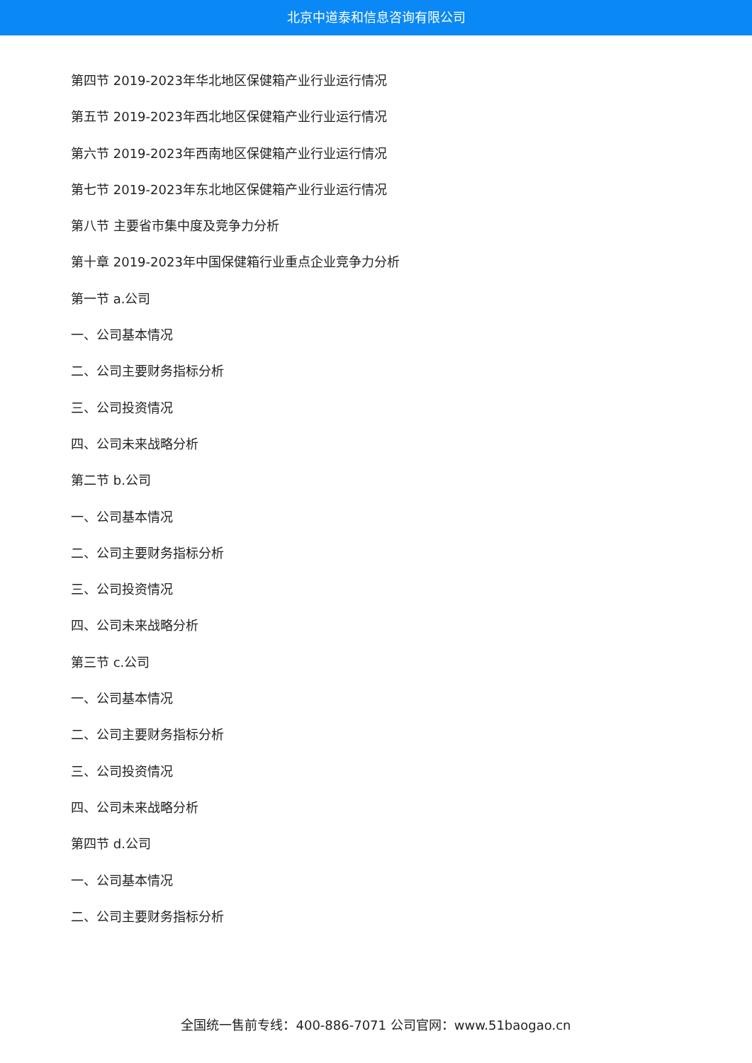北京中道泰和信息咨询有限公司
第四节 2019-2023年华北地区保健箱产业行业运行情况
第五节 2019-2023年西北地区保健箱产业行业运行情况
第六节 2019-2023年西南地区保健箱产业行业运行情况
第七节 2019-2023年东北地区保健箱产业行业运行情况
第八节 主要省市集中度及竞争力分析
第十章 2019-2023年中国保健箱行业重点企业竞争力分析
第一节 a.公司
一、公司基本情况
二、公司主要财务指标分析
三、公司投资情况
四、公司未来战略分析
第二节 b.公司
一、公司基本情况
二、公司主要财务指标分析
三、公司投资情况
四、公司未来战略分析
第三节 c.公司
一、公司基本情况
二、公司主要财务指标分析
三、公司投资情况
四、公司未来战略分析
第四节 d.公司
一、公司基本情况
二、公司主要财务指标分析
全国统一售前专线：400-886-7071 公司官网：www.51baogao.cn